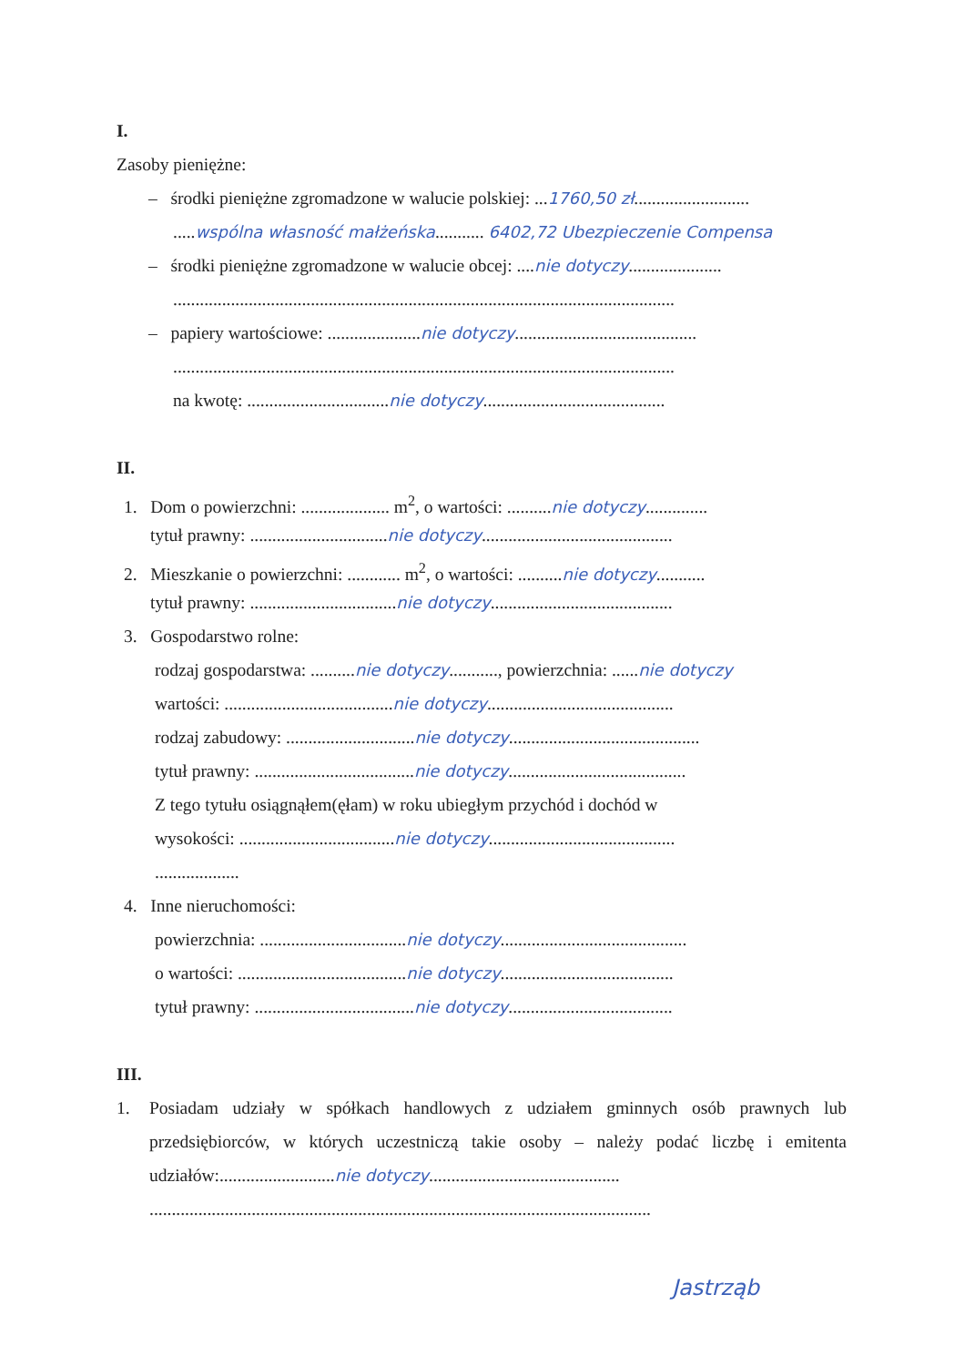I.
Zasoby pieniężne:
– środki pieniężne zgromadzone w walucie polskiej: ...1760,50 zł..........................
.....wspólna własność małżeńska........... 6402,72 Ubezpieczenie Compensa
– środki pieniężne zgromadzone w walucie obcej: ....nie dotyczy.....................
.................................................................................................................
– papiery wartościowe: .....................nie dotyczy.........................................
.................................................................................................................
na kwotę: ................................nie dotyczy.........................................
II.
1. Dom o powierzchni: .................... m<sup>2</sup>, o wartości: ..........nie dotyczy..............
tytuł prawny: ...............................nie dotyczy...........................................
2. Mieszkanie o powierzchni: ............ m<sup>2</sup>, o wartości: ..........nie dotyczy...........
tytuł prawny: .................................nie dotyczy.........................................
3. Gospodarstwo rolne:
rodzaj gospodarstwa: ..........nie dotyczy..........., powierzchnia: ......nie dotyczy
wartości: ......................................nie dotyczy..........................................
rodzaj zabudowy: .............................nie dotyczy...........................................
tytuł prawny: ....................................nie dotyczy........................................
Z tego tytułu osiągnąłem(ęłam) w roku ubiegłym przychód i dochód w
wysokości: ...................................nie dotyczy..........................................
...................
4. Inne nieruchomości:
powierzchnia: .................................nie dotyczy..........................................
o wartości: ......................................nie dotyczy.......................................
tytuł prawny: ....................................nie dotyczy.....................................
III.
1. Posiadam udziały w spółkach handlowych z udziałem gminnych osób prawnych lub przedsiębiorców, w których uczestniczą takie osoby – należy podać liczbę i emitenta udziałów:..........................nie dotyczy...........................................
.................................................................................................................
Jastrząb